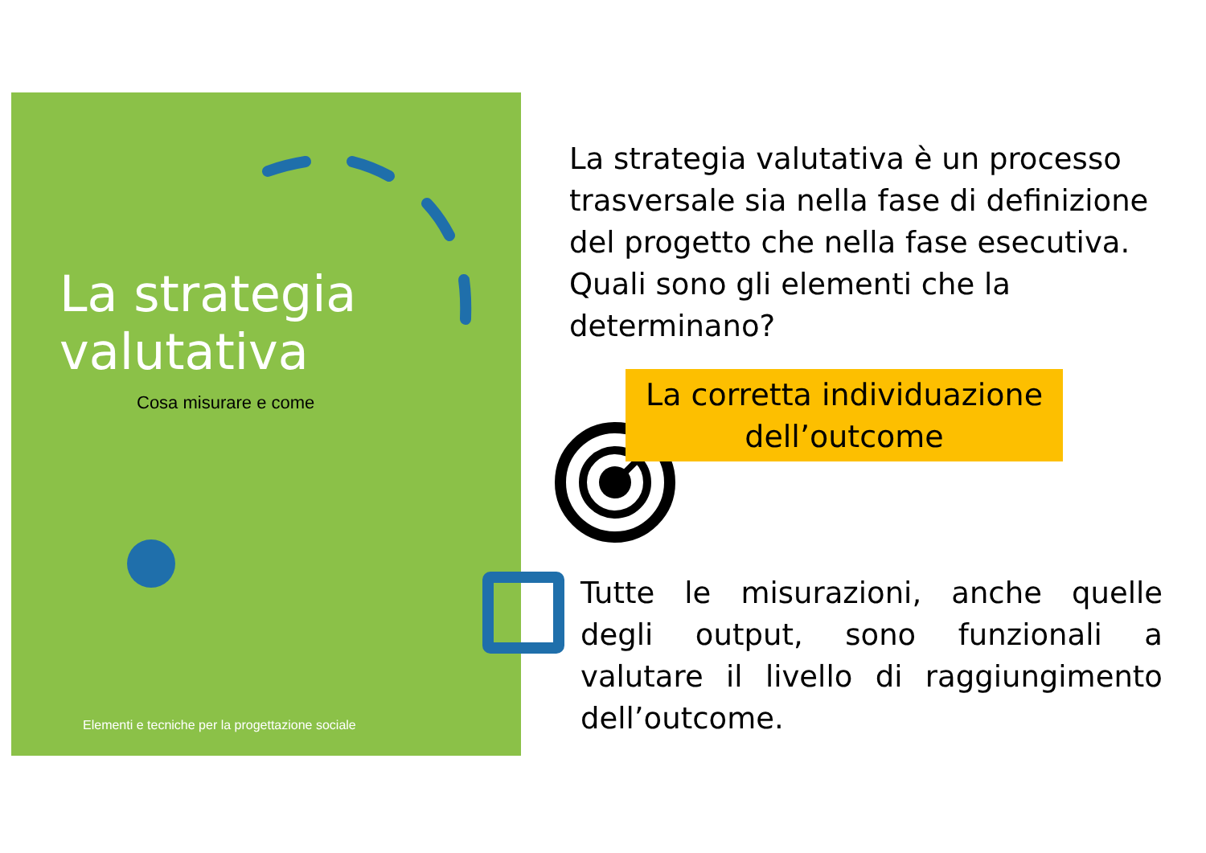La strategia
valutativa
Cosa misurare e come
Elementi e tecniche per la progettazione sociale
La strategia valutativa è un processo trasversale sia nella fase di definizione del progetto che nella fase esecutiva. Quali sono gli elementi che la determinano?
La corretta individuazione
dell’outcome
Tutte le misurazioni, anche quelle degli output, sono funzionali a valutare il livello di raggiungimento dell’outcome.